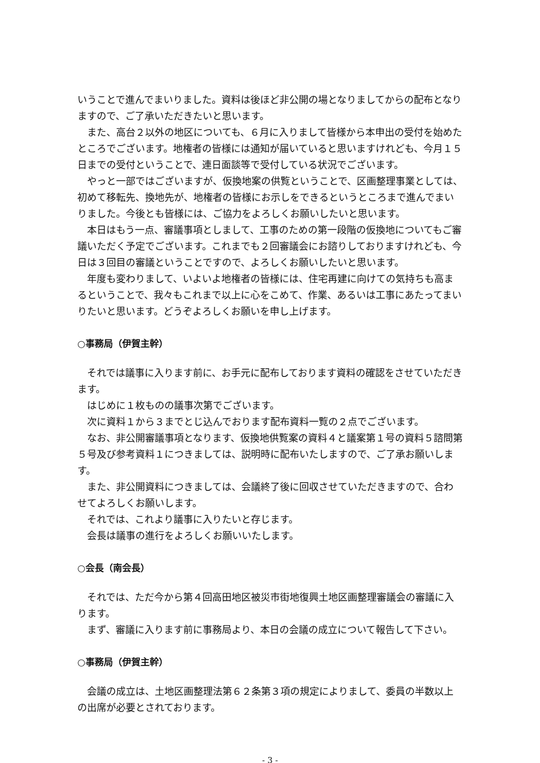いうことで進んでまいりました。資料は後ほど非公開の場となりましてからの配布となりますので、ご了承いただきたいと思います。
また、高台２以外の地区についても、６月に入りまして皆様から本申出の受付を始めたところでございます。地権者の皆様には通知が届いていると思いますけれども、今月１５日までの受付ということで、連日面談等で受付している状況でございます。
やっと一部ではございますが、仮換地案の供覧ということで、区画整理事業としては、初めて移転先、換地先が、地権者の皆様にお示しをできるというところまで進んでまいりました。今後とも皆様には、ご協力をよろしくお願いしたいと思います。
本日はもう一点、審議事項としまして、工事のための第一段階の仮換地についてもご審議いただく予定でございます。これまでも２回審議会にお諮りしておりますけれども、今日は３回目の審議ということですので、よろしくお願いしたいと思います。
年度も変わりまして、いよいよ地権者の皆様には、住宅再建に向けての気持ちも高まるということで、我々もこれまで以上に心をこめて、作業、あるいは工事にあたってまいりたいと思います。どうぞよろしくお願いを申し上げます。
○事務局（伊賀主幹）
それでは議事に入ります前に、お手元に配布しております資料の確認をさせていただきます。
はじめに１枚ものの議事次第でございます。
次に資料１から３までとじ込んでおります配布資料一覧の２点でございます。
なお、非公開審議事項となります、仮換地供覧案の資料４と議案第１号の資料５諮問第５号及び参考資料１につきましては、説明時に配布いたしますので、ご了承お願いします。
また、非公開資料につきましては、会議終了後に回収させていただきますので、合わせてよろしくお願いします。
それでは、これより議事に入りたいと存じます。
会長は議事の進行をよろしくお願いいたします。
○会長（南会長）
それでは、ただ今から第４回高田地区被災市街地復興土地区画整理審議会の審議に入ります。
まず、審議に入ります前に事務局より、本日の会議の成立について報告して下さい。
○事務局（伊賀主幹）
会議の成立は、土地区画整理法第６２条第３項の規定によりまして、委員の半数以上の出席が必要とされております。
- 3 -